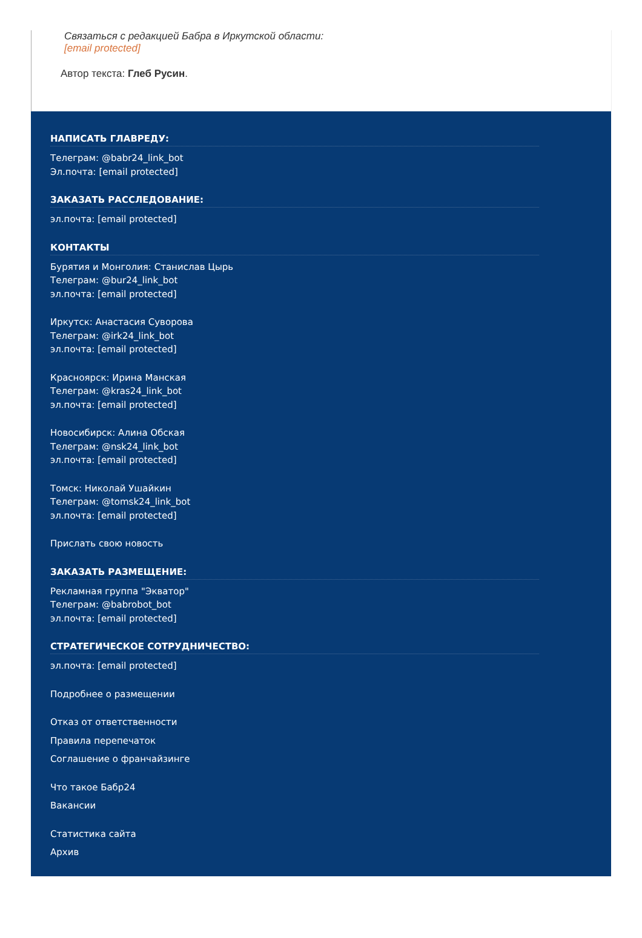Связаться с редакцией Бабра в Иркутской области:
[email protected]
Автор текста: Глеб Русин.
НАПИСАТЬ ГЛАВРЕДУ:
Телеграм: @babr24_link_bot
Эл.почта: [email protected]
ЗАКАЗАТЬ РАССЛЕДОВАНИЕ:
эл.почта: [email protected]
КОНТАКТЫ
Бурятия и Монголия: Станислав Цырь
Телеграм: @bur24_link_bot
эл.почта: [email protected]
Иркутск: Анастасия Суворова
Телеграм: @irk24_link_bot
эл.почта: [email protected]
Красноярск: Ирина Манская
Телеграм: @kras24_link_bot
эл.почта: [email protected]
Новосибирск: Алина Обская
Телеграм: @nsk24_link_bot
эл.почта: [email protected]
Томск: Николай Ушайкин
Телеграм: @tomsk24_link_bot
эл.почта: [email protected]
Прислать свою новость
ЗАКАЗАТЬ РАЗМЕЩЕНИЕ:
Рекламная группа "Экватор"
Телеграм: @babrobot_bot
эл.почта: [email protected]
СТРАТЕГИЧЕСКОЕ СОТРУДНИЧЕСТВО:
эл.почта: [email protected]
Подробнее о размещении
Отказ от ответственности
Правила перепечаток
Соглашение о франчайзинге
Что такое Бабр24
Вакансии
Статистика сайта
Архив